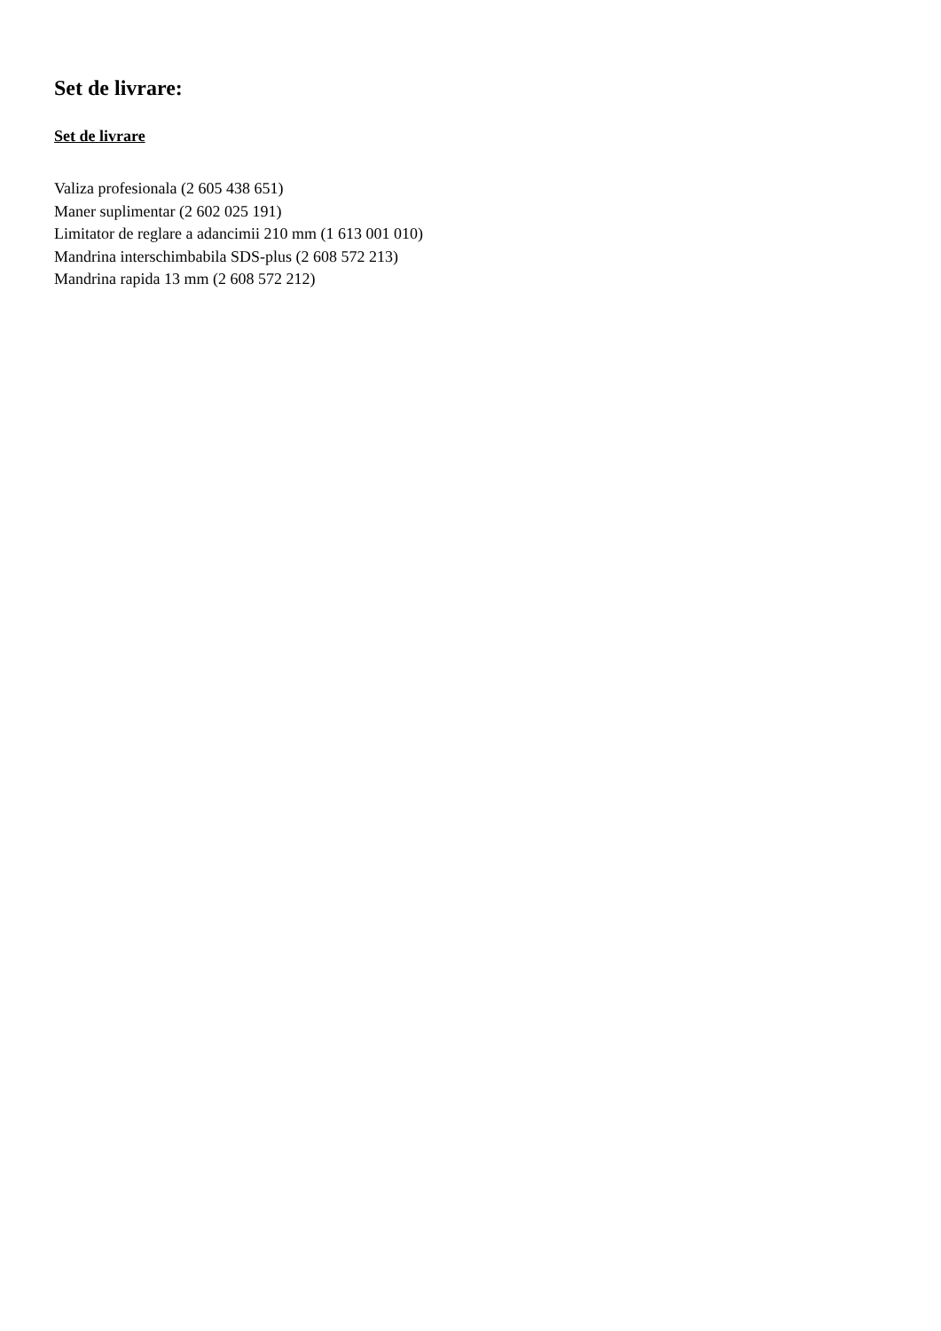Set de livrare:
Set de livrare
Valiza profesionala (2 605 438 651)
Maner suplimentar (2 602 025 191)
Limitator de reglare a adancimii 210 mm (1 613 001 010)
Mandrina interschimbabila SDS-plus (2 608 572 213)
Mandrina rapida 13 mm (2 608 572 212)